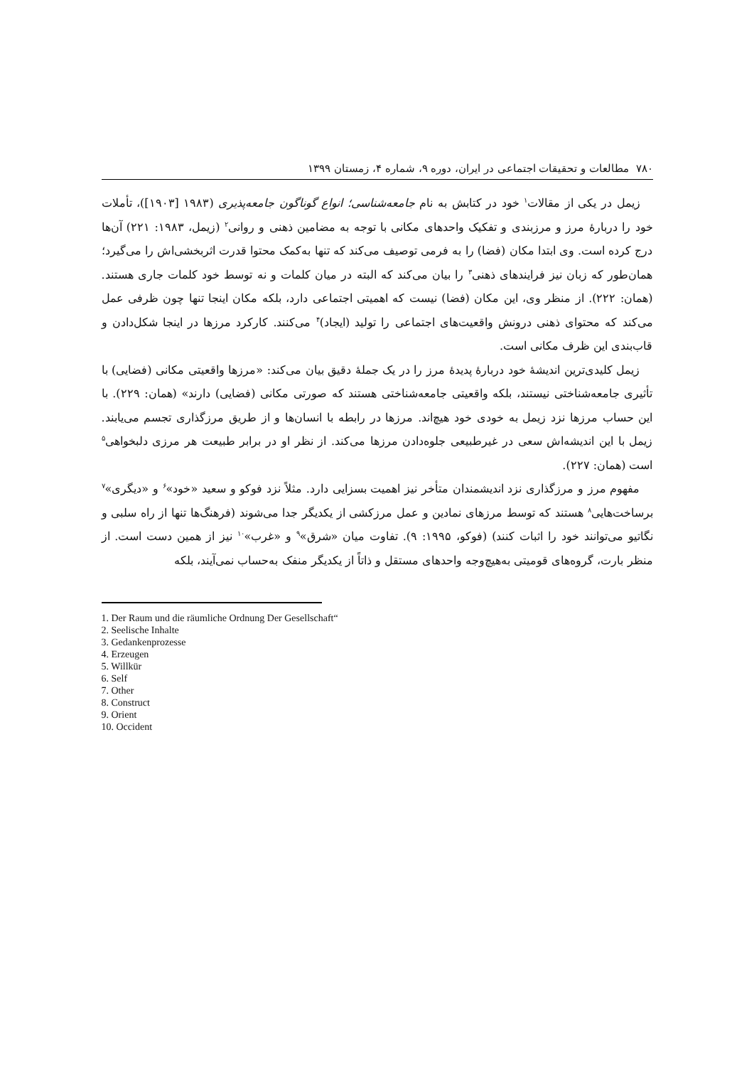۷۸۰ مطالعات و تحقیقات اجتماعی در ایران، دوره ۹، شماره ۴، زمستان ۱۳۹۹
زیمل در یکی از مقالات<sup>۱</sup> خود در کتابش به نام جامعه‌شناسی؛ انواع گوناگون جامعه‌پذیری (۱۹۸۳ [۱۹۰۳])، تأملات خود را دربارهٔ مرز و مرزبندی و تفکیک واحدهای مکانی با توجه به مضامین ذهنی و روانی<sup>۲</sup> (زیمل، ۱۹۸۳: ۲۲۱) آن‌ها درج کرده است. وی ابتدا مکان (فضا) را به فرمی توصیف می‌کند که تنها به‌کمک محتوا قدرت اثربخشی‌اش را می‌گیرد؛ همان‌طور که زبان نیز فرایندهای ذهنی<sup>۳</sup> را بیان می‌کند که البته در میان کلمات و نه توسط خود کلمات جاری هستند. (همان: ۲۲۲). از منظر وی، این مکان (فضا) نیست که اهمیتی اجتماعی دارد، بلکه مکان اینجا تنها چون ظرفی عمل می‌کند که محتوای ذهنی درونش واقعیت‌های اجتماعی را تولید (ایجاد)<sup>۴</sup> می‌کنند. کارکرد مرزها در اینجا شکل‌دادن و قاب‌بندی این ظرف مکانی است.
زیمل کلیدی‌ترین اندیشهٔ خود دربارهٔ پدیدهٔ مرز را در یک جملهٔ دقیق بیان می‌کند: «مرزها واقعیتی مکانی (فضایی) با تأثیری جامعه‌شناختی نیستند، بلکه واقعیتی جامعه‌شناختی هستند که صورتی مکانی (فضایی) دارند» (همان: ۲۲۹). با این حساب مرزها نزد زیمل به خودی خود هیچ‌اند. مرزها در رابطه با انسان‌ها و از طریق مرزگذاری تجسم می‌یابند. زیمل با این اندیشه‌اش سعی در غیرطبیعی جلوه‌دادن مرزها می‌کند. از نظر او در برابر طبیعت هر مرزی دلبخواهی<sup>۵</sup> است (همان: ۲۲۷).
مفهوم مرز و مرزگذاری نزد اندیشمندان متأخر نیز اهمیت بسزایی دارد. مثلاً نزد فوکو و سعید «خود»<sup>۶</sup> و «دیگری»<sup>۷</sup> برساخت‌هایی<sup>۸</sup> هستند که توسط مرزهای نمادین و عمل مرزکشی از یکدیگر جدا می‌شوند (فرهنگ‌ها تنها از راه سلبی و نگاتیو می‌توانند خود را اثبات کنند) (فوکو، ۱۹۹۵: ۹). تفاوت میان «شرق»<sup>۹</sup> و «غرب»<sup>۱۰</sup> نیز از همین دست است. از منظر بارت، گروه‌های قومیتی به‌هیچ‌وجه واحدهای مستقل و ذاتاً از یکدیگر منفک به‌حساب نمی‌آیند، بلکه
1. Der Raum und die räumliche Ordnung Der Gesellschaft“
2. Seelische Inhalte
3. Gedankenprozesse
4. Erzeugen
5. Willkür
6. Self
7. Other
8. Construct
9. Orient
10. Occident